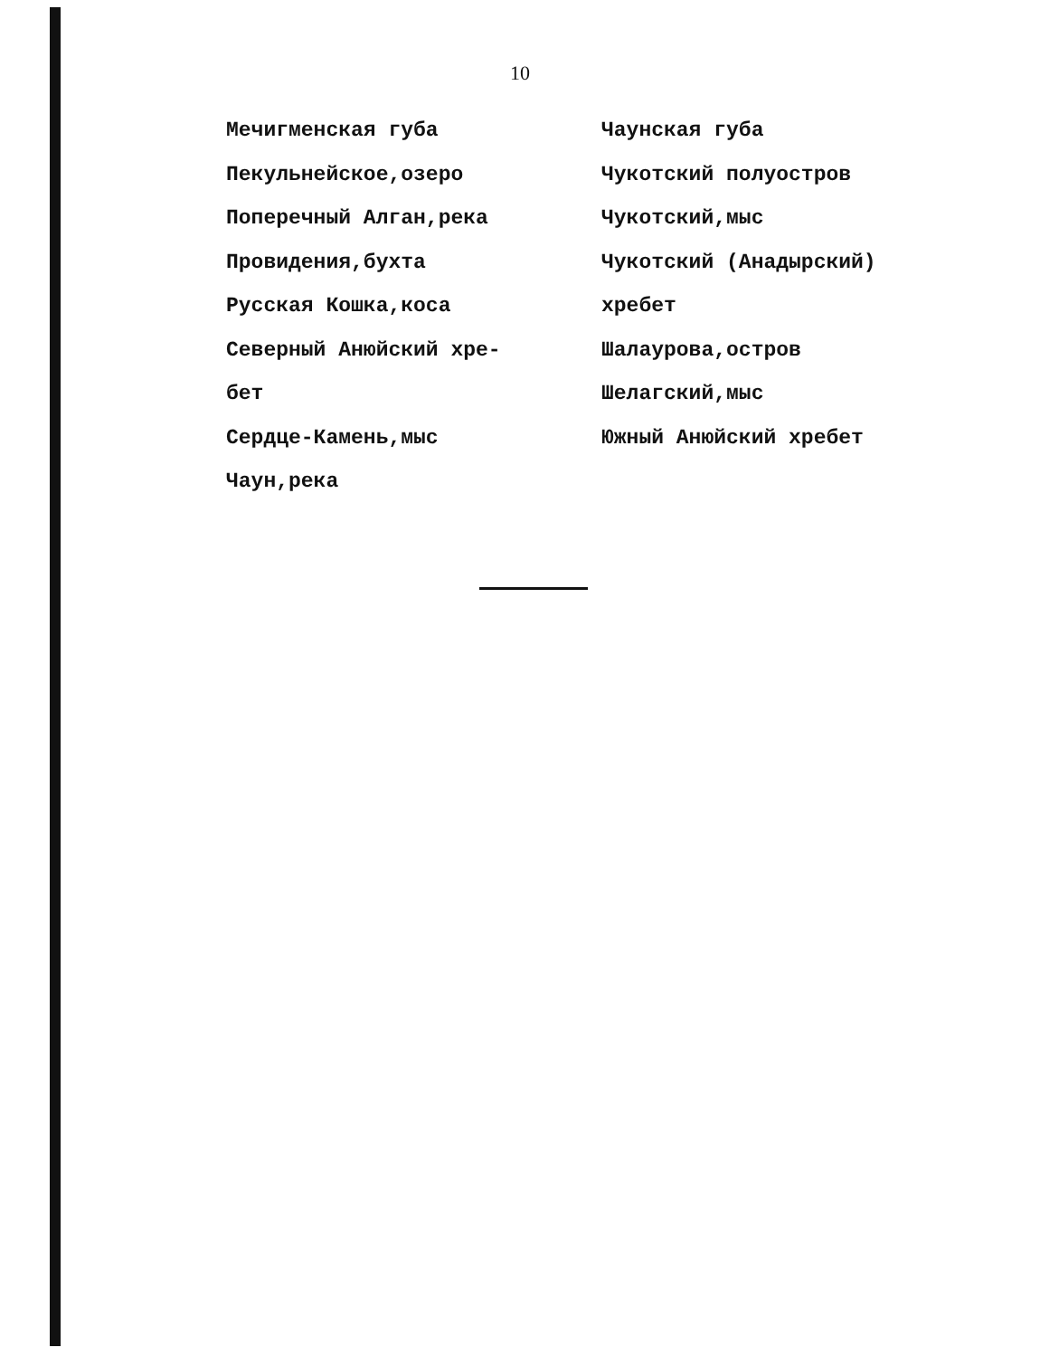10
Мечигменская губа
Пекульнейское,озеро
Поперечный Алган,река
Провидения,бухта
Русская Кошка,коса
Северный Анюйский хре-
бет
Сердце-Камень,мыс
Чаун,река
Чаунская губа
Чукотский полуостров
Чукотский,мыс
Чукотский (Анадырский)
хребет
Шалаурова,остров
Шелагский,мыс
Южный Анюйский хребет